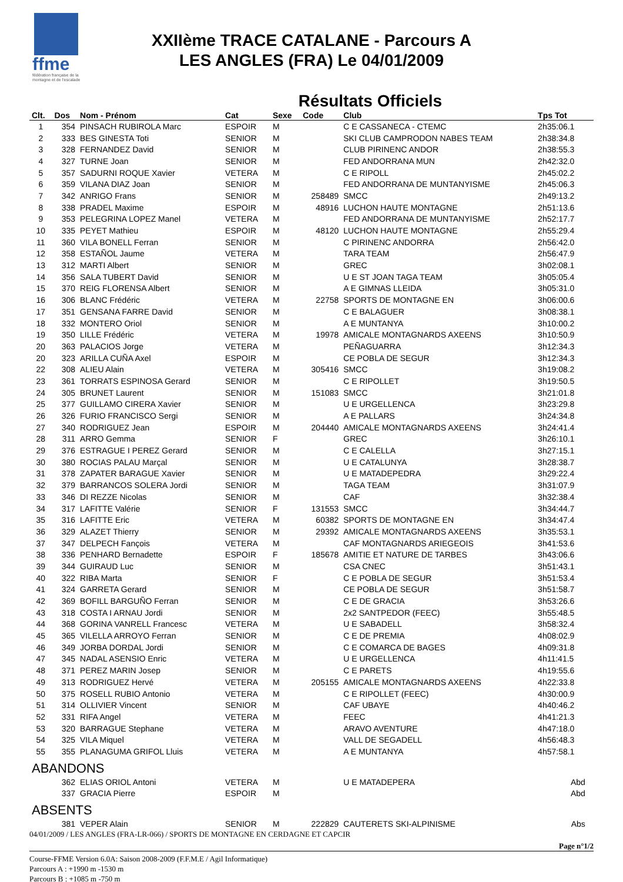ffme
fédération française de la montagne et de l'escalade
XXIIème TRACE CATALANE - Parcours A
LES ANGLES (FRA) Le 04/01/2009
Résultats Officiels
| Clt. | Dos | Nom - Prénom | Cat | Sexe | Code | Club | Tps Tot | |
| --- | --- | --- | --- | --- | --- | --- | --- | --- |
| 1 | 354 | PINSACH RUBIROLA Marc | ESPOIR | M | | C E CASSANECA - CTEMC | 2h35:06.1 | |
| 2 | 333 | BES GINESTA Toti | SENIOR | M | | SKI CLUB CAMPRODON NABES TEAM | 2h38:34.8 | |
| 3 | 328 | FERNANDEZ David | SENIOR | M | | CLUB PIRINENC ANDOR | 2h38:55.3 | |
| 4 | 327 | TURNE Joan | SENIOR | M | | FED ANDORRANA MUN | 2h42:32.0 | |
| 5 | 357 | SADURNI ROQUE Xavier | VETERA | M | | C E RIPOLL | 2h45:02.2 | |
| 6 | 359 | VILANA DIAZ Joan | SENIOR | M | | FED ANDORRANA DE MUNTANYISME | 2h45:06.3 | |
| 7 | 342 | ANRIGO Frans | SENIOR | M | 258489 | SMCC | 2h49:13.2 | |
| 8 | 338 | PRADEL Maxime | ESPOIR | M | 48916 | LUCHON HAUTE MONTAGNE | 2h51:13.6 | |
| 9 | 353 | PELEGRINA LOPEZ Manel | VETERA | M | | FED ANDORRANA DE MUNTANYISME | 2h52:17.7 | |
| 10 | 335 | PEYET Mathieu | ESPOIR | M | 48120 | LUCHON HAUTE MONTAGNE | 2h55:29.4 | |
| 11 | 360 | VILA BONELL Ferran | SENIOR | M | | C PIRINENC ANDORRA | 2h56:42.0 | |
| 12 | 358 | ESTAÑOL Jaume | VETERA | M | | TARA TEAM | 2h56:47.9 | |
| 13 | 312 | MARTI Albert | SENIOR | M | | GREC | 3h02:08.1 | |
| 14 | 356 | SALA TUBERT David | SENIOR | M | | U E ST JOAN TAGA TEAM | 3h05:05.4 | |
| 15 | 370 | REIG FLORENSA Albert | SENIOR | M | | A E GIMNAS LLEIDA | 3h05:31.0 | |
| 16 | 306 | BLANC Frédéric | VETERA | M | 22758 | SPORTS DE MONTAGNE EN | 3h06:00.6 | |
| 17 | 351 | GENSANA FARRE David | SENIOR | M | | C E BALAGUER | 3h08:38.1 | |
| 18 | 332 | MONTERO Oriol | SENIOR | M | | A E MUNTANYA | 3h10:00.2 | |
| 19 | 350 | LILLE Frédéric | VETERA | M | 19978 | AMICALE MONTAGNARDS AXEENS | 3h10:50.9 | |
| 20 | 363 | PALACIOS Jorge | VETERA | M | | PEÑAGUARRA | 3h12:34.3 | |
| 20 | 323 | ARILLA CUÑA Axel | ESPOIR | M | | CE POBLA DE SEGUR | 3h12:34.3 | |
| 22 | 308 | ALIEU Alain | VETERA | M | 305416 | SMCC | 3h19:08.2 | |
| 23 | 361 | TORRATS ESPINOSA Gerard | SENIOR | M | | C E RIPOLLET | 3h19:50.5 | |
| 24 | 305 | BRUNET Laurent | SENIOR | M | 151083 | SMCC | 3h21:01.8 | |
| 25 | 377 | GUILLAMO CIRERA Xavier | SENIOR | M | | U E URGELLENCA | 3h23:29.8 | |
| 26 | 326 | FURIO FRANCISCO Sergi | SENIOR | M | | A E PALLARS | 3h24:34.8 | |
| 27 | 340 | RODRIGUEZ Jean | ESPOIR | M | 204440 | AMICALE MONTAGNARDS AXEENS | 3h24:41.4 | |
| 28 | 311 | ARRO Gemma | SENIOR | F | | GREC | 3h26:10.1 | |
| 29 | 376 | ESTRAGUE I PEREZ Gerard | SENIOR | M | | C E CALELLA | 3h27:15.1 | |
| 30 | 380 | ROCIAS PALAU Marçal | SENIOR | M | | U E CATALUNYA | 3h28:38.7 | |
| 31 | 378 | ZAPATER BARAGUE Xavier | SENIOR | M | | U E MATADEPEDRA | 3h29:22.4 | |
| 32 | 379 | BARRANCOS SOLERA Jordi | SENIOR | M | | TAGA TEAM | 3h31:07.9 | |
| 33 | 346 | DI REZZE Nicolas | SENIOR | M | | CAF | 3h32:38.4 | |
| 34 | 317 | LAFITTE Valérie | SENIOR | F | 131553 | SMCC | 3h34:44.7 | |
| 35 | 316 | LAFITTE Eric | VETERA | M | 60382 | SPORTS DE MONTAGNE EN | 3h34:47.4 | |
| 36 | 329 | ALAZET Thierry | SENIOR | M | 29392 | AMICALE MONTAGNARDS AXEENS | 3h35:53.1 | |
| 37 | 347 | DELPECH Fançois | VETERA | M | | CAF MONTAGNARDS ARIEGEOIS | 3h41:53.6 | |
| 38 | 336 | PENHARD Bernadette | ESPOIR | F | 185678 | AMITIE ET NATURE DE TARBES | 3h43:06.6 | |
| 39 | 344 | GUIRAUD Luc | SENIOR | M | | CSA CNEC | 3h51:43.1 | |
| 40 | 322 | RIBA Marta | SENIOR | F | | C E POBLA DE SEGUR | 3h51:53.4 | |
| 41 | 324 | GARRETA Gerard | SENIOR | M | | CE POBLA DE SEGUR | 3h51:58.7 | |
| 42 | 369 | BOFILL BARGUÑO Ferran | SENIOR | M | | C E DE GRACIA | 3h53:26.6 | |
| 43 | 318 | COSTA I ARNAU Jordi | SENIOR | M | | 2x2 SANTPEDOR (FEEC) | 3h55:48.5 | |
| 44 | 368 | GORINA VANRELL Francesc | VETERA | M | | U E SABADELL | 3h58:32.4 | |
| 45 | 365 | VILELLA ARROYO Ferran | SENIOR | M | | C E DE PREMIA | 4h08:02.9 | |
| 46 | 349 | JORBA DORDAL Jordi | SENIOR | M | | C E COMARCA DE BAGES | 4h09:31.8 | |
| 47 | 345 | NADAL ASENSIO Enric | VETERA | M | | U E URGELLENCA | 4h11:41.5 | |
| 48 | 371 | PEREZ MARIN Josep | SENIOR | M | | C E PARETS | 4h19:55.6 | |
| 49 | 313 | RODRIGUEZ Hervé | VETERA | M | 205155 | AMICALE MONTAGNARDS AXEENS | 4h22:33.8 | |
| 50 | 375 | ROSELL RUBIO Antonio | VETERA | M | | C E RIPOLLET (FEEC) | 4h30:00.9 | |
| 51 | 314 | OLLIVIER Vincent | SENIOR | M | | CAF UBAYE | 4h40:46.2 | |
| 52 | 331 | RIFA Angel | VETERA | M | | FEEC | 4h41:21.3 | |
| 53 | 320 | BARRAGUE Stephane | VETERA | M | | ARAVO AVENTURE | 4h47:18.0 | |
| 54 | 325 | VILA Miquel | VETERA | M | | VALL DE SEGADELL | 4h56:48.3 | |
| 55 | 355 | PLANAGUMA GRIFOL Lluis | VETERA | M | | A E MUNTANYA | 4h57:58.1 | |
| ABANDONS | | | | | | | | |
| | 362 | ELIAS ORIOL Antoni | VETERA | M | | U E MATADEPERA | Abd | |
| | 337 | GRACIA Pierre | ESPOIR | M | | | Abd | |
| ABSENTS | | | | | | | | |
| | 381 | VEPER Alain | SENIOR | M | 222829 | CAUTERETS SKI-ALPINISME | Abs | |
04/01/2009 / LES ANGLES (FRA-LR-066) / SPORTS DE MONTAGNE EN CERDAGNE ET CAPCIR
Page n°1/2
Course-FFME Version 6.0A: Saison 2008-2009 (F.F.M.E / Agil Informatique)
Parcours A : +1990 m -1530 m
Parcours B : +1085 m -750 m